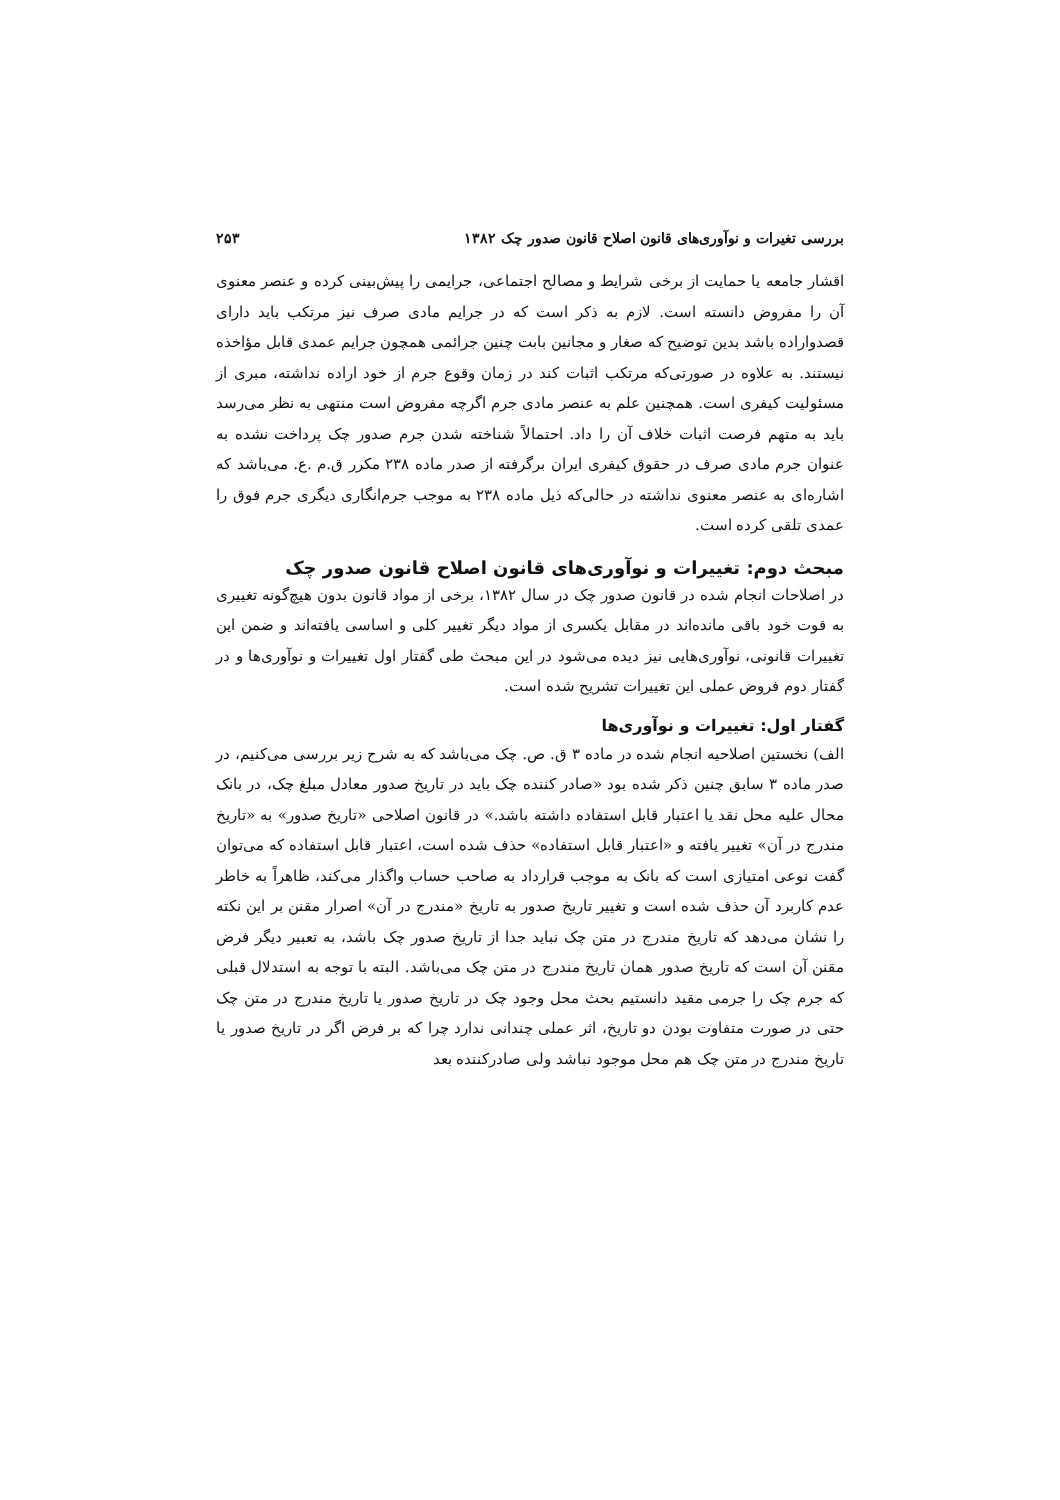بررسی تغیرات و نوآوری‌های قانون اصلاح قانون صدور چک ۱۳۸۲ ۲۵۳
اقشار جامعه یا حمایت از برخی شرایط و مصالح اجتماعی، جرایمی را پیش‌بینی کرده و عنصر معنوی آن را مفروض دانسته است. لازم به ذکر است که در جرایم مادی صرف نیز مرتکب باید دارای قصدواراده باشد بدین توضیح که صغار و مجانین بابت چنین جرائمی همچون جرایم عمدی قابل مؤاخذه نیستند. به علاوه در صورتی‌که مرتکب اثبات کند در زمان وقوع جرم از خود اراده نداشته، مبری از مسئولیت کیفری است. همچنین علم به عنصر مادی جرم اگرچه مفروض است منتهی به نظر می‌رسد باید به متهم فرصت اثبات خلاف آن را داد. احتمالاً شناخته شدن جرم صدور چک پرداخت نشده به عنوان جرم مادی صرف در حقوق کیفری ایران برگرفته از صدر ماده ۲۳۸ مکرر ق.م .ع. می‌باشد که اشاره‌ای به عنصر معنوی نداشته در حالی‌که ذیل ماده ۲۳۸ به موجب جرم‌انگاری دیگری جرم فوق را عمدی تلقی کرده است.
مبحث دوم: تغییرات و نوآوری‌های قانون اصلاح قانون صدور چک
در اصلاحات انجام شده در قانون صدور چک در سال ۱۳۸۲، برخی از مواد قانون بدون هیچ‌گونه تغییری به قوت خود باقی مانده‌اند در مقابل یکسری از مواد دیگر تغییر کلی و اساسی یافته‌اند و ضمن این تغییرات قانونی، نوآوری‌هایی نیز دیده می‌شود در این مبحث طی گفتار اول تغییرات و نوآوری‌ها و در گفتار دوم فروض عملی این تغییرات تشریح شده است.
گفتار اول: تغییرات و نوآوری‌ها
الف) نخستین اصلاحیه انجام شده در ماده ۳ ق. ص. چک می‌باشد که به شرح زیر بررسی می‌کنیم، در صدر ماده ۳ سابق چنین ذکر شده بود «صادر کننده چک باید در تاریخ صدور معادل مبلغ چک، در بانک محال علیه محل نقد یا اعتبار قابل استفاده داشته باشد.» در قانون اصلاحی «تاریخ صدور» به «تاریخ مندرج در آن» تغییر یافته و «اعتبار قابل استفاده» حذف شده است، اعتبار قابل استفاده که می‌توان گفت نوعی امتیازی است که بانک به موجب قرارداد به صاحب حساب واگذار می‌کند، ظاهراً به خاطر عدم کاربرد آن حذف شده است و تغییر تاریخ صدور به تاریخ «مندرج در آن» اصرار مقنن بر این نکته را نشان می‌دهد که تاریخ مندرج در متن چک نباید جدا از تاریخ صدور چک باشد، به تعبیر دیگر فرض مقنن آن است که تاریخ صدور همان تاریخ مندرج در متن چک می‌باشد. البته با توجه به استدلال قبلی که جرم چک را جرمی مقید دانستیم بحث محل وجود چک در تاریخ صدور یا تاریخ مندرج در متن چک حتی در صورت متفاوت بودن دو تاریخ، اثر عملی چندانی ندارد چرا که بر فرض اگر در تاریخ صدور یا تاریخ مندرج در متن چک هم محل موجود نباشد ولی صادرکننده بعد